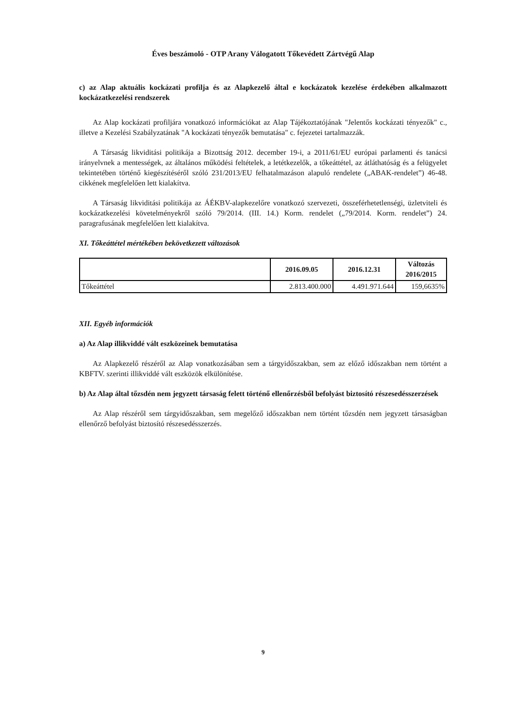Éves beszámoló - OTP Arany Válogatott Tőkevédett Zártvégű Alap
c) az Alap aktuális kockázati profilja és az Alapkezelő által e kockázatok kezelése érdekében alkalmazott kockázatkezelési rendszerek
Az Alap kockázati profiljára vonatkozó információkat az Alap Tájékoztatójának "Jelentős kockázati tényezők" c., illetve a Kezelési Szabályzatának "A kockázati tényezők bemutatása" c. fejezetei tartalmazzák.
A Társaság likviditási politikája a Bizottság 2012. december 19-i, a 2011/61/EU európai parlamenti és tanácsi irányelvnek a mentességek, az általános működési feltételek, a letétkezelők, a tőkeáttétel, az átláthatóság és a felügyelet tekintetében történő kiegészítéséről szóló 231/2013/EU felhatalmazáson alapuló rendelete („ABAK-rendelet”) 46-48. cikkének megfelelően lett kialakítva.
A Társaság likviditási politikája az ÁÉKBV-alapkezelőre vonatkozó szervezeti, összeférhetetlenségi, üzletviteli és kockázatkezelési követelményekről szóló 79/2014. (III. 14.) Korm. rendelet („79/2014. Korm. rendelet”) 24. paragrafusának megfelelően lett kialakítva.
XI. Tőkeáttétel mértékében bekövetkezett változások
| | 2016.09.05 | 2016.12.31 | Változás 2016/2015 |
| --- | --- | --- | --- |
| Tőkeáttétel | 2.813.400.000 | 4.491.971.644 | 159,6635% |
XII. Egyéb információk
a) Az Alap illikviddé vált eszközeinek bemutatása
Az Alapkezelő részéről az Alap vonatkozásában sem a tárgyidőszakban, sem az előző időszakban nem történt a KBFTV. szerinti illikviddé vált eszközök elkülönítése.
b) Az Alap által tőzsdén nem jegyzett társaság felett történő ellenőrzésből befolyást biztosító részesedésszerzések
Az Alap részéről sem tárgyidőszakban, sem megelőző időszakban nem történt tőzsdén nem jegyzett társaságban ellenőrző befolyást biztosító részesedésszerzés.
9